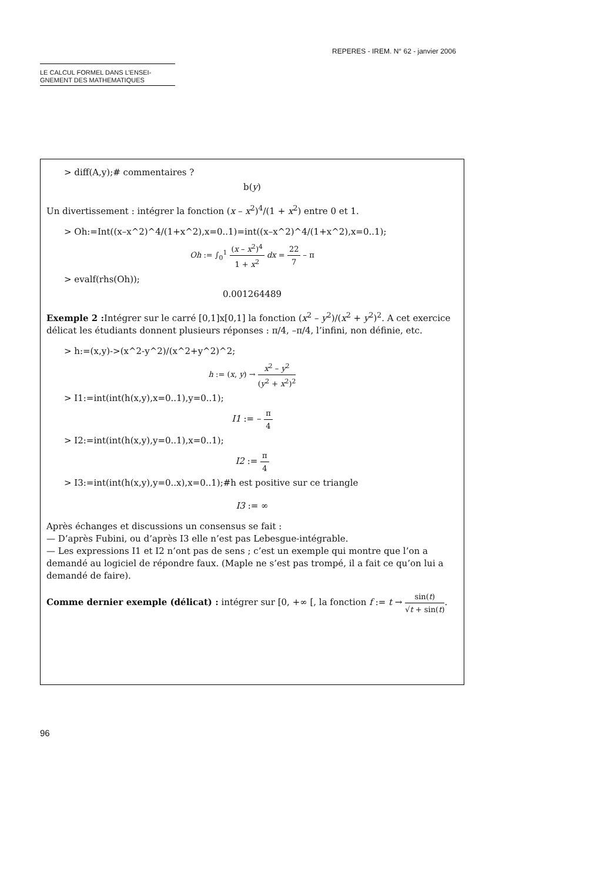REPERES - IREM. N° 62 - janvier 2006
LE CALCUL FORMEL DANS L’ENSEI-
GNEMENT DES MATHEMATIQUES
> diff(A,y);# commentaires ?
b(y)
Un divertissement : intégrer la fonction (x – x<sup>2</sup>)<sup>4</sup>/(1 + x<sup>2</sup>) entre 0 et 1.
> Oh:=Int((x–x^2)^4/(1+x^2),x=0..1)=int((x–x^2)^4/(1+x^2),x=0..1);
Oh := ∫<sub>0</sub><sup>1</sup> (x – x<sup>2</sup>)<sup>4</sup> 1 + x<sup>2</sup> dx = 22 7 – π
> evalf(rhs(Oh));
0.001264489
Exemple 2 : Intégrer sur le carré [0,1]x[0,1] la fonction (x<sup>2</sup> – y<sup>2</sup>)/(x<sup>2</sup> + y<sup>2</sup>)<sup>2</sup>. A cet exercice délicat les étudiants donnent plusieurs réponses : π/4, –π/4, l’infini, non définie, etc.
> h:=(x,y)->(x^2-y^2)/(x^2+y^2)^2;
h := (x, y) → x<sup>2</sup> – y<sup>2</sup> (y<sup>2</sup> + x<sup>2</sup>)<sup>2</sup>
> I1:=int(int(h(x,y),x=0..1),y=0..1);
I1 := – π 4
> I2:=int(int(h(x,y),y=0..1),x=0..1);
I2 := π 4
> I3:=int(int(h(x,y),y=0..x),x=0..1);#h est positive sur ce triangle
I3 := ∞
Après échanges et discussions un consensus se fait :
— D’après Fubini, ou d’après I3 elle n’est pas Lebesgue-intégrable.
— Les expressions I1 et I2 n’ont pas de sens ; c’est un exemple qui montre que l’on a demandé au logiciel de répondre faux. (Maple ne s’est pas trompé, il a fait ce qu’on lui a demandé de faire).
Comme dernier exemple (délicat) : intégrer sur [0, +∞ [, la fonction f := t → sin(t) √t + sin(t).
96